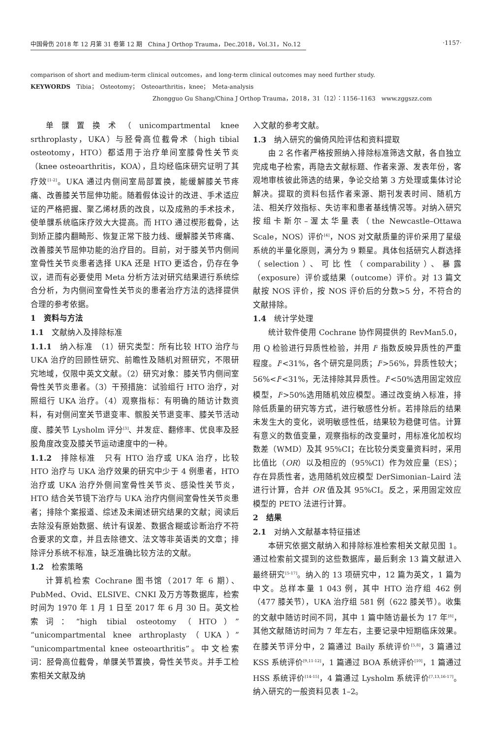中国骨伤 2018 年 12 月第 31 卷第 12 期　China J Orthop Trauma，Dec.2018，Vol.31，No.12 ·1157·
comparison of short and medium-term clinical outcomes，and long-term clinical outcomes may need further study.
KEYWORDS　Tibia；　Osteotomy；　Osteoarthritis，knee；　Meta-analysis
Zhongguo Gu Shang/China J Orthop Trauma，2018，31（12）：1156–1163　www.zggszz.com
单髁置换术（unicompartmental knee srthroplasty，UKA）与胫骨高位截骨术（high tibial osteotomy，HTO）都适用于治疗单间室膝骨性关节炎（knee osteoarthritis，KOA），且均经临床研究证明了其疗效<sup>[1-2]</sup>。UKA 通过内侧间室局部置换，能缓解膝关节疼痛、改善膝关节屈伸功能。随着假体设计的改进、手术适应证的严格把握、聚乙烯材质的改良，以及成熟的手术技术，使单髁系统临床疗效大大提高。而 HTO 通过楔形截骨，达到矫正膝内翻畸形、恢复正常下肢力线、缓解膝关节疼痛、改善膝关节屈伸功能的治疗目的。目前，对于膝关节内侧间室骨性关节炎患者选择 UKA 还是 HTO 更适合，仍存在争议，进而有必要使用 Meta 分析方法对研究结果进行系统综合分析，为内侧间室骨性关节炎的患者治疗方法的选择提供合理的参考依据。
1　资料与方法
1.1　文献纳入及排除标准
1.1.1　纳入标准　（1）研究类型：所有比较 HTO 治疗与 UKA 治疗的回顾性研究、前瞻性及随机对照研究，不限研究地域，仅限中英文文献。（2）研究对象：膝关节内侧间室骨性关节炎患者。（3）干预措施：试验组行 HTO 治疗，对照组行 UKA 治疗。（4）观察指标：有明确的随访计数资料，有对侧间室关节退变率、髌股关节退变率、膝关节活动度、膝关节 Lysholm 评分<sup>[3]</sup>、并发症、翻修率、优良率及胫股角度改变及膝关节运动速度中的一种。
1.1.2　排除标准　只有 HTO 治疗或 UKA 治疗，比较 HTO 治疗与 UKA 治疗效果的研究中少于 4 例患者，HTO 治疗或 UKA 治疗外侧间室骨性关节炎、感染性关节炎，HTO 结合关节镜下治疗与 UKA 治疗内侧间室骨性关节炎患者；排除个案报道、综述及未阐述研究结果的文献；阅读后去除没有原始数据、统计有误差、数据含糊或诊断治疗不符合要求的文章，并且去除德文、法文等非英语类的文章；排除评分系统不标准，缺乏准确比较方法的文献。
1.2　检索策略
计算机检索 Cochrane 图书馆（2017 年 6 期）、PubMed、Ovid、ELSIVE、CNKI 及万方等数据库，检索时间为 1970 年 1 月 1 日至 2017 年 6 月 30 日。英文检索词：“high tibial osteotomy（HTO）”“unicompartmental knee arthroplasty（UKA）”“unicompartmental knee osteoarthritis”。中文检索词：胫骨高位截骨，单髁关节置换，骨性关节炎。并手工检索相关文献及纳
入文献的参考文献。
1.3　纳入研究的偏倚风险评估和资料提取
由 2 名作者严格按照纳入排除标准筛选文献，各自独立完成电子检索，再隐去文献标题、作者来源、发表年份，客观地审核彼此筛选的结果，争论交给第 3 方处理或集体讨论解决。提取的资料包括作者来源、期刊发表时间、随机方法、相关疗效指标、失访率和患者基线情况等。对纳入研究按组卡斯尔–渥太华量表（the Newcastle–Ottawa Scale，NOS）评价<sup>[4]</sup>，NOS 对文献质量的评价采用了星级系统的半量化原则，满分为 9 颗星。具体包括研究人群选择（selection）、可比性（comparability）、暴露（exposure）评价或结果（outcome）评价。对 13 篇文献按 NOS 评价，按 NOS 评价后的分数>5 分，不符合的文献排除。
1.4　统计学处理
统计软件使用 Cochrane 协作网提供的 RevMan5.0，用 Q 检验进行异质性检验，并用 I<sup>2</sup> 指数反映异质性的严重程度。I<sup>2</sup><31%，各个研究是同质；I<sup>2</sup>>56%，异质性较大；56%<I<sup>2</sup><31%，无法排除其异质性。I<sup>2</sup><50%选用固定效应模型，I<sup>2</sup>>50%选用随机效应模型。通过改变纳入标准，排除低质量的研究等方式，进行敏感性分析。若排除后的结果未发生大的变化，说明敏感性低，结果较为稳健可信。计算有意义的数值变量，观察指标的改变量时，用标准化加权均数差（WMD）及其 95%CI；在比较分类变量资料时，采用比值比（OR）以及相应的（95%CI）作为效应量（ES）；存在异质性者，选用随机效应模型 DerSimonian–Laird 法进行计算，合并 OR 值及其 95%CI。反之，采用固定效应模型的 PETO 法进行计算。
2　结果
2.1　对纳入文献基本特征描述
本研究依据文献纳入和排除标准检索相关文献见图 1。通过检索前文提到的这些数据库，最后剩余 13 篇文献进入最终研究<sup>[5-17]</sup>。纳入的 13 项研究中，12 篇为英文，1 篇为中文。总样本量 1 043 例，其中 HTO 治疗组 462 例（477 膝关节），UKA 治疗组 581 例（622 膝关节）。收集的文献中随访时间不同，其中 1 篇中随访最长为 17 年<sup>[8]</sup>，其他文献随访时间为 7 年左右，主要记录中短期临床效果。在膝关节评分中，2 篇通过 Baily 系统评价<sup>[5,8]</sup>，3 篇通过 KSS 系统评价<sup>[9,11-12]</sup>，1 篇通过 BOA 系统评价<sup>[10]</sup>，1 篇通过 HSS 系统评价<sup>[14-15]</sup>，4 篇通过 Lysholm 系统评价<sup>[7,13,16-17]</sup>。纳入研究的一般资料见表 1–2。